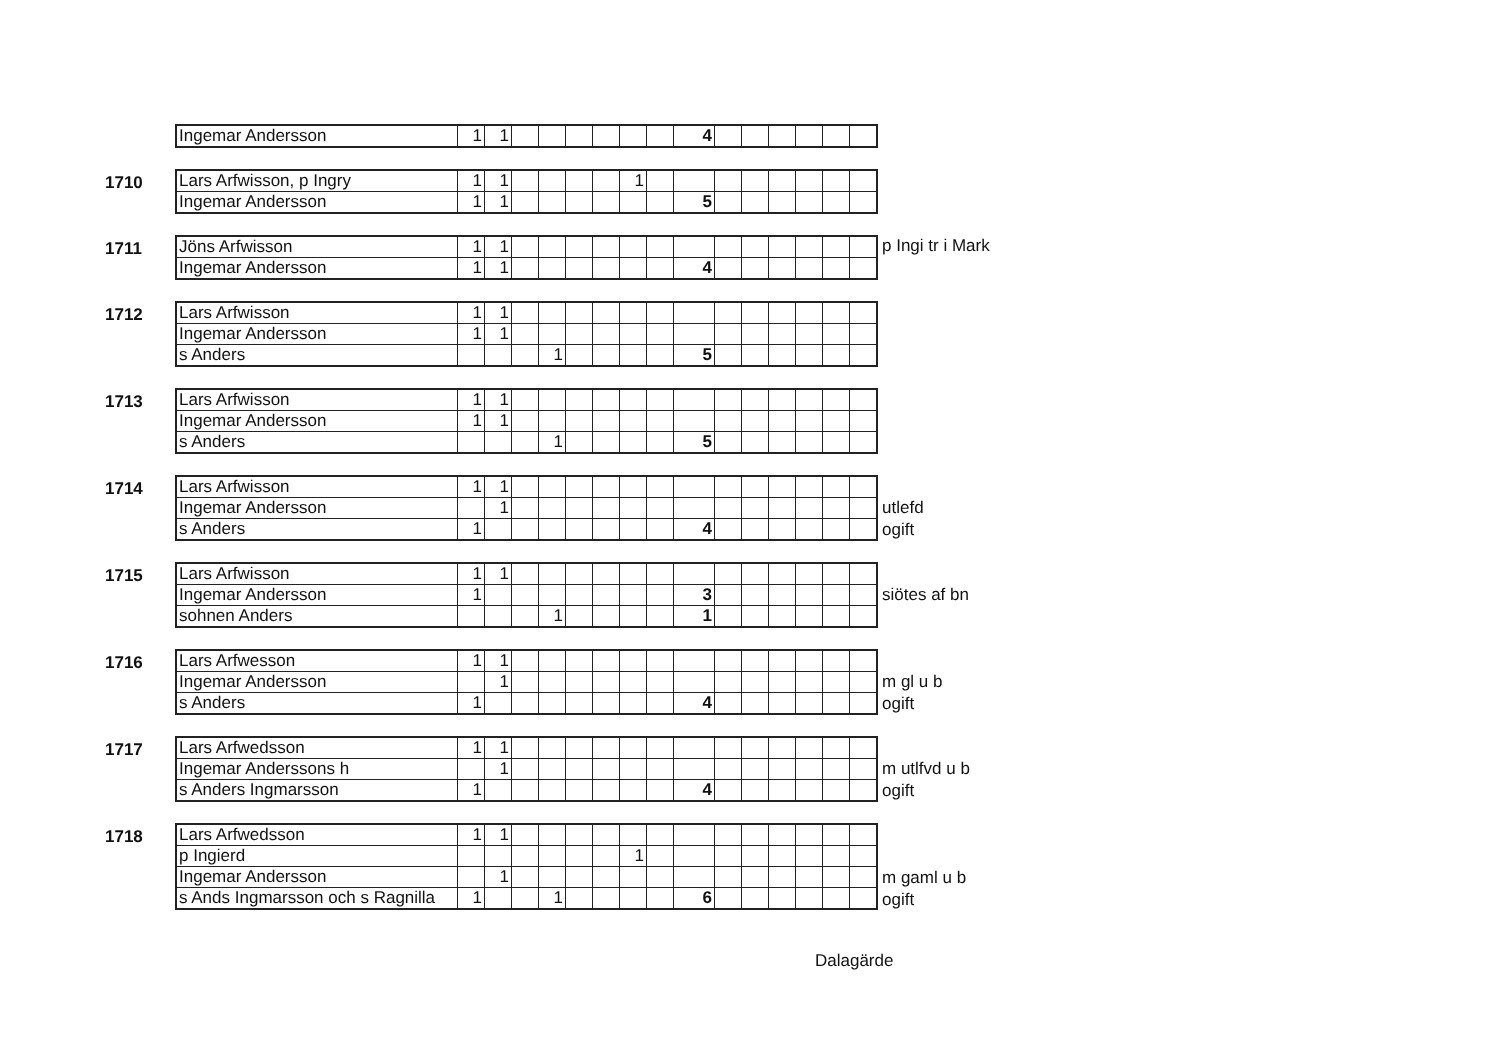| Ingemar Andersson | 1 | 1 | | | | | | | 4 | | | | | | |
1710
| Lars Arfwisson, p Ingry | 1 | 1 | | | | | 1 | | | | | | | | |
| Ingemar Andersson | 1 | 1 | | | | | | | 5 | | | | | | |
1711
| Jöns Arfwisson | 1 | 1 | | | | | | | | | | | | | |
| Ingemar Andersson | 1 | 1 | | | | | | | 4 | | | | | | |
p Ingi tr i Mark
1712
| Lars Arfwisson | 1 | 1 | | | | | | | | | | | | | |
| Ingemar Andersson | 1 | 1 | | | | | | | | | | | | | |
| s Anders | | | | 1 | | | | | 5 | | | | | | |
1713
| Lars Arfwisson | 1 | 1 | | | | | | | | | | | | | |
| Ingemar Andersson | 1 | 1 | | | | | | | | | | | | | |
| s Anders | | | | 1 | | | | | 5 | | | | | | |
1714
| Lars Arfwisson | 1 | 1 | | | | | | | | | | | | | |
| Ingemar Andersson | | 1 | | | | | | | | | | | | | |
| s Anders | 1 | | | | | | | | 4 | | | | | | |
utlefd
ogift
1715
| Lars Arfwisson | 1 | 1 | | | | | | | | | | | | | |
| Ingemar Andersson | 1 | | | | | | | | 3 | | | | | | |
| sohnen Anders | | | | 1 | | | | | 1 | | | | | | |
siötes af bn
1716
| Lars Arfwesson | 1 | 1 | | | | | | | | | | | | | |
| Ingemar Andersson | | 1 | | | | | | | | | | | | | |
| s Anders | 1 | | | | | | | | 4 | | | | | | |
m gl u b
ogift
1717
| Lars Arfwedsson | 1 | 1 | | | | | | | | | | | | | |
| Ingemar Anderssons h | | 1 | | | | | | | | | | | | | |
| s Anders Ingmarsson | 1 | | | | | | | | 4 | | | | | | |
m utlfvd u b
ogift
1718
| Lars Arfwedsson | 1 | 1 | | | | | | | | | | | | | |
| p Ingierd | | | | | | | 1 | | | | | | | | |
| Ingemar Andersson | | 1 | | | | | | | | | | | | | |
| s Ands Ingmarsson och s Ragnilla | 1 | | | 1 | | | | | 6 | | | | | | |
m gaml u b
ogift
Dalagärde